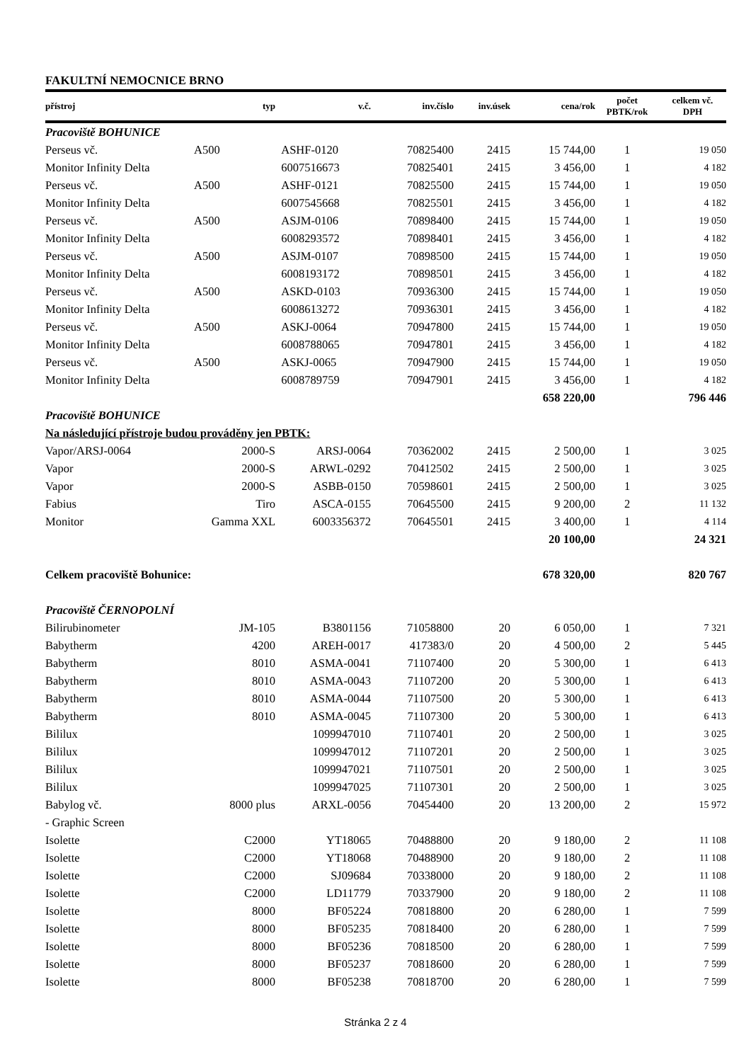FAKULTNÍ NEMOCNICE BRNO
| přístroj | typ | v.č. | inv.číslo | inv.úsek | cena/rok | počet PBTK/rok | celkem vč. DPH |
| --- | --- | --- | --- | --- | --- | --- | --- |
| Pracoviště BOHUNICE | | | | | | | |
| Perseus vč. | A500 | ASHF-0120 | 70825400 | 2415 | 15 744,00 | 1 | 19 050 |
| Monitor Infinity Delta | | 6007516673 | 70825401 | 2415 | 3 456,00 | 1 | 4 182 |
| Perseus vč. | A500 | ASHF-0121 | 70825500 | 2415 | 15 744,00 | 1 | 19 050 |
| Monitor Infinity Delta | | 6007545668 | 70825501 | 2415 | 3 456,00 | 1 | 4 182 |
| Perseus vč. | A500 | ASJM-0106 | 70898400 | 2415 | 15 744,00 | 1 | 19 050 |
| Monitor Infinity Delta | | 6008293572 | 70898401 | 2415 | 3 456,00 | 1 | 4 182 |
| Perseus vč. | A500 | ASJM-0107 | 70898500 | 2415 | 15 744,00 | 1 | 19 050 |
| Monitor Infinity Delta | | 6008193172 | 70898501 | 2415 | 3 456,00 | 1 | 4 182 |
| Perseus vč. | A500 | ASKD-0103 | 70936300 | 2415 | 15 744,00 | 1 | 19 050 |
| Monitor Infinity Delta | | 6008613272 | 70936301 | 2415 | 3 456,00 | 1 | 4 182 |
| Perseus vč. | A500 | ASKJ-0064 | 70947800 | 2415 | 15 744,00 | 1 | 19 050 |
| Monitor Infinity Delta | | 6008788065 | 70947801 | 2415 | 3 456,00 | 1 | 4 182 |
| Perseus vč. | A500 | ASKJ-0065 | 70947900 | 2415 | 15 744,00 | 1 | 19 050 |
| Monitor Infinity Delta | | 6008789759 | 70947901 | 2415 | 3 456,00 | 1 | 4 182 |
| | | | | | 658 220,00 | | 796 446 |
| Pracoviště BOHUNICE | | | | | | | |
| Na následující přístroje budou prováděny jen PBTK: | | | | | | | |
| Vapor/ARSJ-0064 | 2000-S | ARSJ-0064 | 70362002 | 2415 | 2 500,00 | 1 | 3 025 |
| Vapor | 2000-S | ARWL-0292 | 70412502 | 2415 | 2 500,00 | 1 | 3 025 |
| Vapor | 2000-S | ASBB-0150 | 70598601 | 2415 | 2 500,00 | 1 | 3 025 |
| Fabius | Tiro | ASCA-0155 | 70645500 | 2415 | 9 200,00 | 2 | 11 132 |
| Monitor | Gamma XXL | 6003356372 | 70645501 | 2415 | 3 400,00 | 1 | 4 114 |
| | | | | | 20 100,00 | | 24 321 |
| Celkem pracoviště Bohunice: | | | | | 678 320,00 | | 820 767 |
| Pracoviště ČERNOPOLNÍ | | | | | | | |
| Bilirubinometer | JM-105 | B3801156 | 71058800 | 20 | 6 050,00 | 1 | 7 321 |
| Babytherm | 4200 | AREH-0017 | 417383/0 | 20 | 4 500,00 | 2 | 5 445 |
| Babytherm | 8010 | ASMA-0041 | 71107400 | 20 | 5 300,00 | 1 | 6 413 |
| Babytherm | 8010 | ASMA-0043 | 71107200 | 20 | 5 300,00 | 1 | 6 413 |
| Babytherm | 8010 | ASMA-0044 | 71107500 | 20 | 5 300,00 | 1 | 6 413 |
| Babytherm | 8010 | ASMA-0045 | 71107300 | 20 | 5 300,00 | 1 | 6 413 |
| Bililux | | 1099947010 | 71107401 | 20 | 2 500,00 | 1 | 3 025 |
| Bililux | | 1099947012 | 71107201 | 20 | 2 500,00 | 1 | 3 025 |
| Bililux | | 1099947021 | 71107501 | 20 | 2 500,00 | 1 | 3 025 |
| Bililux | | 1099947025 | 71107301 | 20 | 2 500,00 | 1 | 3 025 |
| Babylog vč. | 8000 plus | ARXL-0056 | 70454400 | 20 | 13 200,00 | 2 | 15 972 |
| - Graphic Screen | | | | | | | |
| Isolette | C2000 | YT18065 | 70488800 | 20 | 9 180,00 | 2 | 11 108 |
| Isolette | C2000 | YT18068 | 70488900 | 20 | 9 180,00 | 2 | 11 108 |
| Isolette | C2000 | SJ09684 | 70338000 | 20 | 9 180,00 | 2 | 11 108 |
| Isolette | C2000 | LD11779 | 70337900 | 20 | 9 180,00 | 2 | 11 108 |
| Isolette | 8000 | BF05224 | 70818800 | 20 | 6 280,00 | 1 | 7 599 |
| Isolette | 8000 | BF05235 | 70818400 | 20 | 6 280,00 | 1 | 7 599 |
| Isolette | 8000 | BF05236 | 70818500 | 20 | 6 280,00 | 1 | 7 599 |
| Isolette | 8000 | BF05237 | 70818600 | 20 | 6 280,00 | 1 | 7 599 |
| Isolette | 8000 | BF05238 | 70818700 | 20 | 6 280,00 | 1 | 7 599 |
Stránka 2 z 4